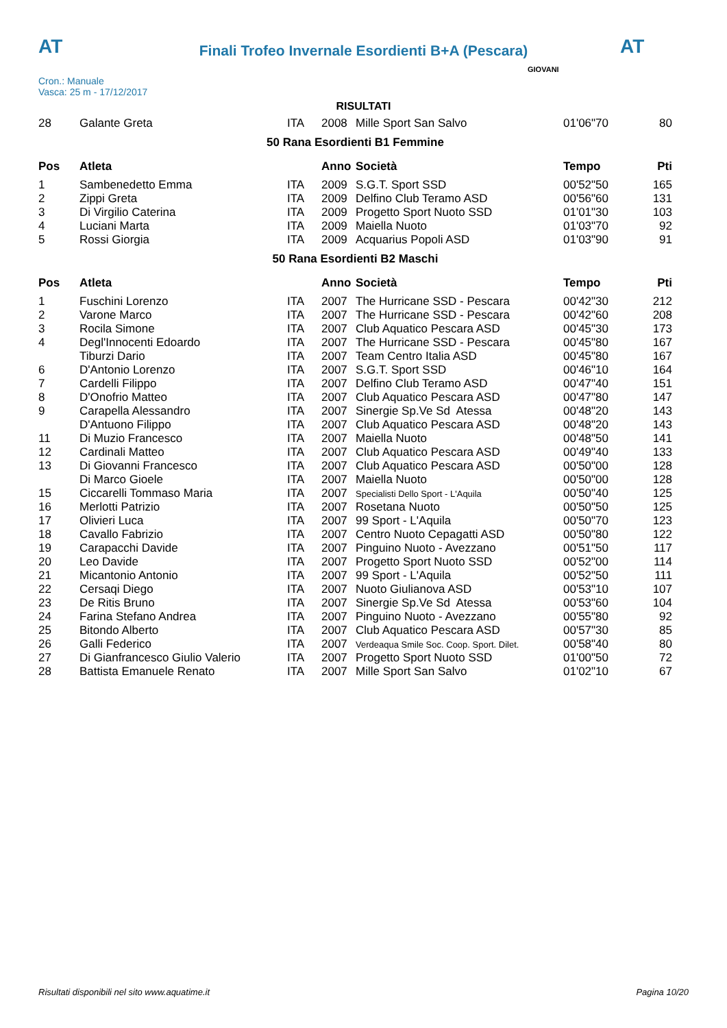AT
Finali Trofeo Invernale Esordienti B+A (Pescara)
AT
Cron.: Manuale
Vasca: 25 m - 17/12/2017
GIOVANI
RISULTATI
| 28 | Galante Greta | ITA | 2008 | Mille Sport San Salvo | 01'06"70 | 80 |
| 50 Rana Esordienti B1 Femmine | | | | | | |
| Pos | Atleta | | Anno | Società | Tempo | Pti |
| 1 | Sambenedetto Emma | ITA | 2009 | S.G.T. Sport SSD | 00'52"50 | 165 |
| 2 | Zippi Greta | ITA | 2009 | Delfino Club Teramo ASD | 00'56"60 | 131 |
| 3 | Di Virgilio Caterina | ITA | 2009 | Progetto Sport Nuoto SSD | 01'01"30 | 103 |
| 4 | Luciani Marta | ITA | 2009 | Maiella Nuoto | 01'03"70 | 92 |
| 5 | Rossi Giorgia | ITA | 2009 | Acquarius Popoli ASD | 01'03"90 | 91 |
| 50 Rana Esordienti B2 Maschi | | | | | | |
| Pos | Atleta | | Anno | Società | Tempo | Pti |
| 1 | Fuschini Lorenzo | ITA | 2007 | The Hurricane SSD - Pescara | 00'42"30 | 212 |
| 2 | Varone Marco | ITA | 2007 | The Hurricane SSD - Pescara | 00'42"60 | 208 |
| 3 | Rocila Simone | ITA | 2007 | Club Aquatico Pescara ASD | 00'45"30 | 173 |
| 4 | Degl'Innocenti Edoardo | ITA | 2007 | The Hurricane SSD - Pescara | 00'45"80 | 167 |
| | Tiburzi Dario | ITA | 2007 | Team Centro Italia ASD | 00'45"80 | 167 |
| 6 | D'Antonio Lorenzo | ITA | 2007 | S.G.T. Sport SSD | 00'46"10 | 164 |
| 7 | Cardelli Filippo | ITA | 2007 | Delfino Club Teramo ASD | 00'47"40 | 151 |
| 8 | D'Onofrio Matteo | ITA | 2007 | Club Aquatico Pescara ASD | 00'47"80 | 147 |
| 9 | Carapella Alessandro | ITA | 2007 | Sinergie Sp.Ve Sd Atessa | 00'48"20 | 143 |
| | D'Antuono Filippo | ITA | 2007 | Club Aquatico Pescara ASD | 00'48"20 | 143 |
| 11 | Di Muzio Francesco | ITA | 2007 | Maiella Nuoto | 00'48"50 | 141 |
| 12 | Cardinali Matteo | ITA | 2007 | Club Aquatico Pescara ASD | 00'49"40 | 133 |
| 13 | Di Giovanni Francesco | ITA | 2007 | Club Aquatico Pescara ASD | 00'50"00 | 128 |
| | Di Marco Gioele | ITA | 2007 | Maiella Nuoto | 00'50"00 | 128 |
| 15 | Ciccarelli Tommaso Maria | ITA | 2007 | Specialisti Dello Sport - L'Aquila | 00'50"40 | 125 |
| 16 | Merlotti Patrizio | ITA | 2007 | Rosetana Nuoto | 00'50"50 | 125 |
| 17 | Olivieri Luca | ITA | 2007 | 99 Sport - L'Aquila | 00'50"70 | 123 |
| 18 | Cavallo Fabrizio | ITA | 2007 | Centro Nuoto Cepagatti ASD | 00'50"80 | 122 |
| 19 | Carapacchi Davide | ITA | 2007 | Pinguino Nuoto - Avezzano | 00'51"50 | 117 |
| 20 | Leo Davide | ITA | 2007 | Progetto Sport Nuoto SSD | 00'52"00 | 114 |
| 21 | Micantonio Antonio | ITA | 2007 | 99 Sport - L'Aquila | 00'52"50 | 111 |
| 22 | Cersaqi Diego | ITA | 2007 | Nuoto Giulianova ASD | 00'53"10 | 107 |
| 23 | De Ritis Bruno | ITA | 2007 | Sinergie Sp.Ve Sd Atessa | 00'53"60 | 104 |
| 24 | Farina Stefano Andrea | ITA | 2007 | Pinguino Nuoto - Avezzano | 00'55"80 | 92 |
| 25 | Bitondo Alberto | ITA | 2007 | Club Aquatico Pescara ASD | 00'57"30 | 85 |
| 26 | Galli Federico | ITA | 2007 | Verdeaqua Smile Soc. Coop. Sport. Dilet. | 00'58"40 | 80 |
| 27 | Di Gianfrancesco Giulio Valerio | ITA | 2007 | Progetto Sport Nuoto SSD | 01'00"50 | 72 |
| 28 | Battista Emanuele Renato | ITA | 2007 | Mille Sport San Salvo | 01'02"10 | 67 |
Risultati disponibili nel sito www.aquatime.it Pagina 10/20